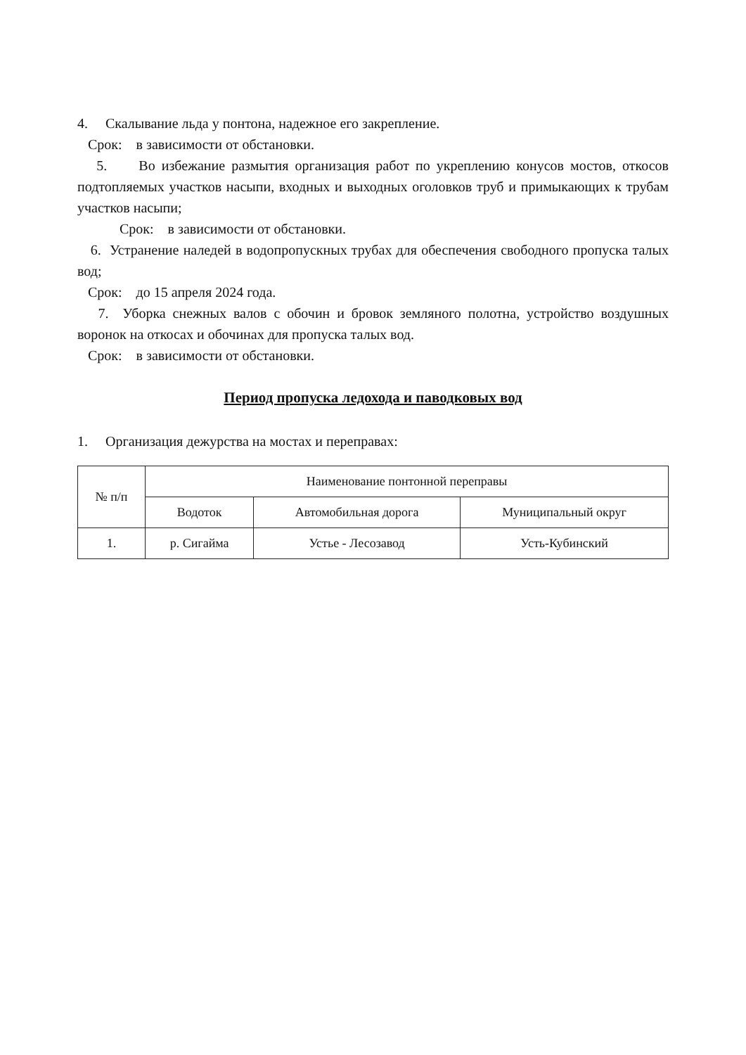4. Скалывание льда у понтона, надежное его закрепление.
Срок: в зависимости от обстановки.
5. Во избежание размытия организация работ по укреплению конусов мостов, откосов подтопляемых участков насыпи, входных и выходных оголовков труб и примыкающих к трубам участков насыпи;
Срок: в зависимости от обстановки.
6. Устранение наледей в водопропускных трубах для обеспечения свободного пропуска талых вод;
Срок: до 15 апреля 2024 года.
7. Уборка снежных валов с обочин и бровок земляного полотна, устройство воздушных воронок на откосах и обочинах для пропуска талых вод.
Срок: в зависимости от обстановки.
Период пропуска ледохода и паводковых вод
1. Организация дежурства на мостах и переправах:
| № п/п | Наименование понтонной переправы | | |
| --- | --- | --- | --- |
| | Водоток | Автомобильная дорога | Муниципальный округ |
| 1. | р. Сигайма | Устье - Лесозавод | Усть-Кубинский |